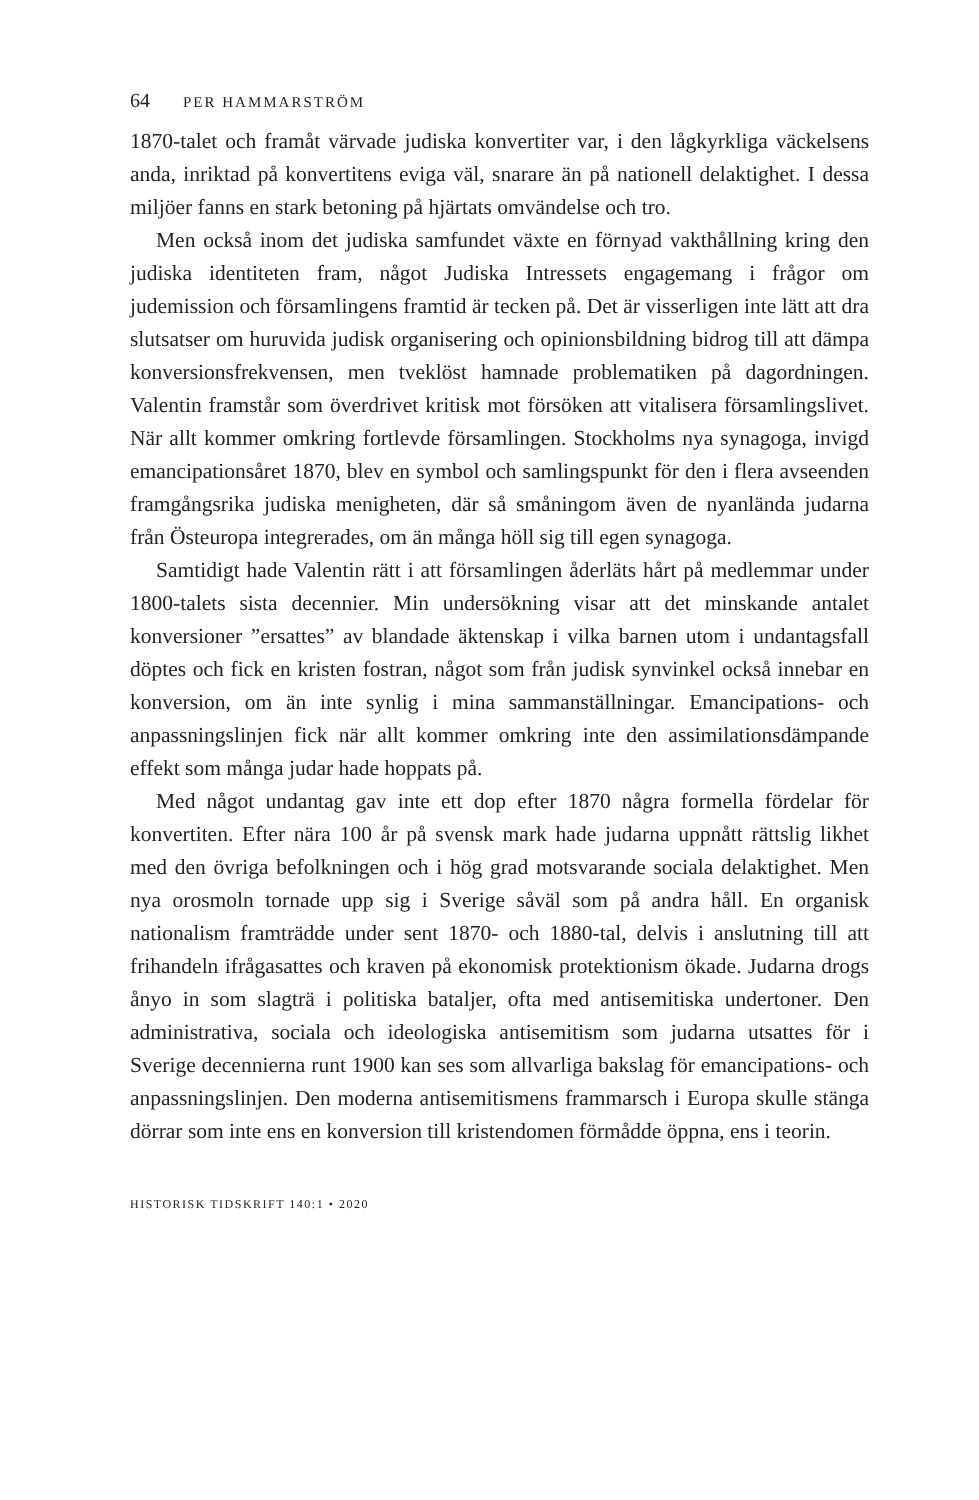64 PER HAMMARSTRÖM
1870-talet och framåt värvade judiska konvertiter var, i den lågkyrkliga väckelsens anda, inriktad på konvertitens eviga väl, snarare än på nationell delaktighet. I dessa miljöer fanns en stark betoning på hjärtats omvändelse och tro.
Men också inom det judiska samfundet växte en förnyad vakthållning kring den judiska identiteten fram, något Judiska Intressets engagemang i frågor om judemission och församlingens framtid är tecken på. Det är visserligen inte lätt att dra slutsatser om huruvida judisk organisering och opinionsbildning bidrog till att dämpa konversionsfrekvensen, men tveklöst hamnade problematiken på dagordningen. Valentin framstår som överdrivet kritisk mot försöken att vitalisera församlingslivet. När allt kommer omkring fortlevde församlingen. Stockholms nya synagoga, invigd emancipationsåret 1870, blev en symbol och samlingspunkt för den i flera avseenden framgångsrika judiska menigheten, där så småningom även de nyanlända judarna från Östeuropa integrerades, om än många höll sig till egen synagoga.
Samtidigt hade Valentin rätt i att församlingen åderläts hårt på medlemmar under 1800-talets sista decennier. Min undersökning visar att det minskande antalet konversioner ”ersattes” av blandade äktenskap i vilka barnen utom i undantagsfall döptes och fick en kristen fostran, något som från judisk synvinkel också innebar en konversion, om än inte synlig i mina sammanställningar. Emancipations- och anpassningslinjen fick när allt kommer omkring inte den assimilationsdämpande effekt som många judar hade hoppats på.
Med något undantag gav inte ett dop efter 1870 några formella fördelar för konvertiten. Efter nära 100 år på svensk mark hade judarna uppnått rättslig likhet med den övriga befolkningen och i hög grad motsvarande sociala delaktighet. Men nya orosmoln tornade upp sig i Sverige såväl som på andra håll. En organisk nationalism framträdde under sent 1870- och 1880-tal, delvis i anslutning till att frihandeln ifrågasattes och kraven på ekonomisk protektionism ökade. Judarna drogs ånyo in som slagträ i politiska bataljer, ofta med antisemitiska undertoner. Den administrativa, sociala och ideologiska antisemitism som judarna utsattes för i Sverige decennierna runt 1900 kan ses som allvarliga bakslag för emancipations- och anpassningslinjen. Den moderna antisemitismens frammarsch i Europa skulle stänga dörrar som inte ens en konversion till kristendomen förmådde öppna, ens i teorin.
HISTORISK TIDSKRIFT 140:1 • 2020